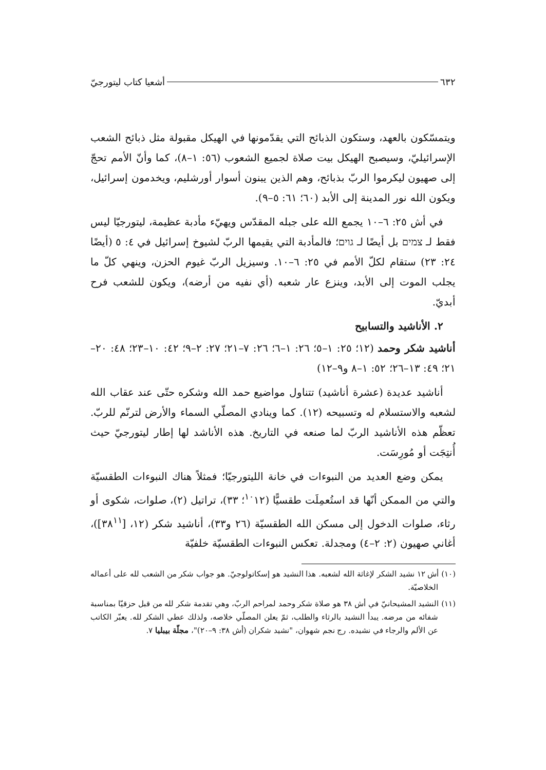٦٣٢ أشعيا كتاب ليتورجيّ
ويتمسّكون بالعهد، وستكون الذبائح التي يقدّمونها في الهيكل مقبولة مثل ذبائح الشعب الإسرائيليّ، وسيصبح الهيكل بيت صلاة لجميع الشعوب (٥٦: ١–٨)، كما وأنّ الأمم تحجّ إلى صهيون ليكرموا الربّ بذبائح، وهم الذين يبنون أسوار أورشليم، ويخدمون إسرائيل، ويكون الله نور المدينة إلى الأبد (٦٠؛ ٦١: ٥–٩).
في أش ٢٥: ٦–١٠ يجمع الله على جبله المقدّس ويهيّء مأدبة عظيمة، ليتورجيّا ليس فقط لـ צמים بل أيضًا لـ גוים؛ فالمأدبة التي يقيمها الربّ لشيوخ إسرائيل في ٤: ٥ (أيضًا ٢٤: ٢٣) ستقام لكلّ الأمم في ٢٥: ٦–١٠. وسيزيل الربّ غيوم الحزن، وينهي كلّ ما يجلب الموت إلى الأبد، وينزع عار شعبه (أي نفيه من أرضه)، ويكون للشعب فرح أبديّ.
٢. الأناشيد والتسابيح
أناشيد شكر وحمد (١٢؛ ٢٥: ١–٥؛ ٢٦: ١–٦؛ ٢٦: ٧–٢١؛ ٢٧: ٢–٩؛ ٤٢: ١٠–٢٣؛ ٤٨: ٢٠–٢١؛ ٤٩: ١٣–٢٦؛ ٥٢: ١–٨ و٩–١٢)
أناشيد عديدة (عشرة أناشيد) تتناول مواضيع حمد الله وشكره حتّى عند عقاب الله لشعبه والاستسلام له وتسبيحه (١٢). كما وينادي المصلّي السماء والأرض لترنّم للربّ. تعظّم هذه الأناشيد الربّ لما صنعه في التاريخ. هذه الأناشد لها إطار ليتورجيّ حيث أُنتِجَت أو مُورِسَت.
يمكن وضع العديد من النبوءات في خانة الليتورجيّا؛ فمثلاً هناك النبوءات الطقسيّة والتي من الممكن أنّها قد استُعمِلَت طقسيًّا (<sup>١٠</sup>١٢؛ ٣٣)، تراتيل (٢)، صلوات، شكوى أو رثاء، صلوات الدخول إلى مسكن الله الطقسيّة (٢٦ و٣٣)، أناشيد شكر (١٢، [٣٨<sup>١١</sup>])، أغاني صهيون (٢: ٢–٤) ومجدلة. تعكس النبوءات الطقسيّة خلفيّة
(١٠) أش ١٢ نشيد الشكر لإغاثة الله لشعبه. هذا النشيد هو إسكاتولوجيّ. هو جواب شكر من الشعب لله على أعماله الخلاصيّة.
(١١) النشيد المشيحانيّ في أش ٣٨ هو صلاة شكر وحمد لمراحم الربّ، وهي تقدمة شكر لله من قبل حزقيّا بمناسبة شفائه من مرضه. يبدأ النشيد بالرثاء والطلب، ثمّ يعلن المصلّي خلاصه، ولذلك عطي الشكر لله. يعبّر الكاتب عن الألم والرجاء في نشيده. رج نجم شهوان، "نشيد شكران (أش ٣٨: ٩–٢٠)"، مجلّة بيبليا ٧.